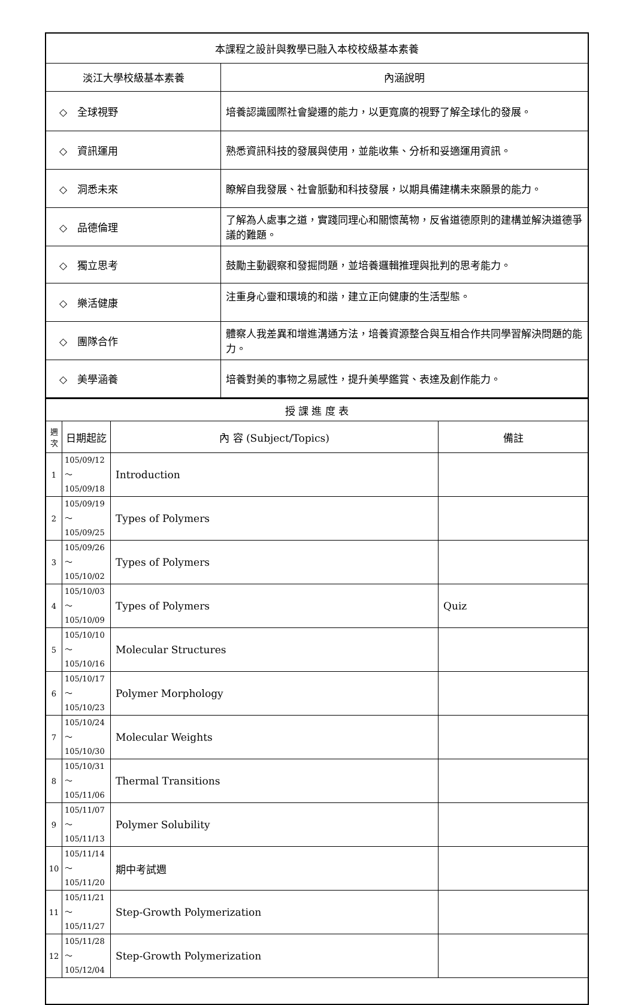| 本課程之設計與教學已融入本校校級基本素養 | |
| --- | --- |
| 淡江大學校級基本素養 | 內涵說明 |
| ◇ 全球視野 | 培養認識國際社會變遷的能力，以更寬廣的視野了解全球化的發展。 |
| ◇ 資訊運用 | 熟悉資訊科技的發展與使用，並能收集、分析和妥適運用資訊。 |
| ◇ 洞悉未來 | 瞭解自我發展、社會脈動和科技發展，以期具備建構未來願景的能力。 |
| ◇ 品德倫理 | 了解為人處事之道，實踐同理心和關懷萬物，反省道德原則的建構並解決道德爭議的難題。 |
| ◇ 獨立思考 | 鼓勵主動觀察和發掘問題，並培養邏輯推理與批判的思考能力。 |
| ◇ 樂活健康 | 注重身心靈和環境的和諧，建立正向健康的生活型態。 |
| ◇ 團隊合作 | 體察人我差異和增進溝通方法，培養資源整合與互相合作共同學習解決問題的能力。 |
| ◇ 美學涵養 | 培養對美的事物之易感性，提升美學鑑賞、表達及創作能力。 |
| 授 課 進 度 表 | | | |
| --- | --- | --- | --- |
| 週次 | 日期起訖 | 內 容 (Subject/Topics) | 備註 |
| 1 | 105/09/12～ 105/09/18 | Introduction | |
| 2 | 105/09/19～ 105/09/25 | Types of Polymers | |
| 3 | 105/09/26～ 105/10/02 | Types of Polymers | |
| 4 | 105/10/03～ 105/10/09 | Types of Polymers | Quiz |
| 5 | 105/10/10～ 105/10/16 | Molecular Structures | |
| 6 | 105/10/17～ 105/10/23 | Polymer Morphology | |
| 7 | 105/10/24～ 105/10/30 | Molecular Weights | |
| 8 | 105/10/31～ 105/11/06 | Thermal Transitions | |
| 9 | 105/11/07～ 105/11/13 | Polymer Solubility | |
| 10 | 105/11/14～ 105/11/20 | 期中考試週 | |
| 11 | 105/11/21～ 105/11/27 | Step-Growth Polymerization | |
| 12 | 105/11/28～ 105/12/04 | Step-Growth Polymerization | |